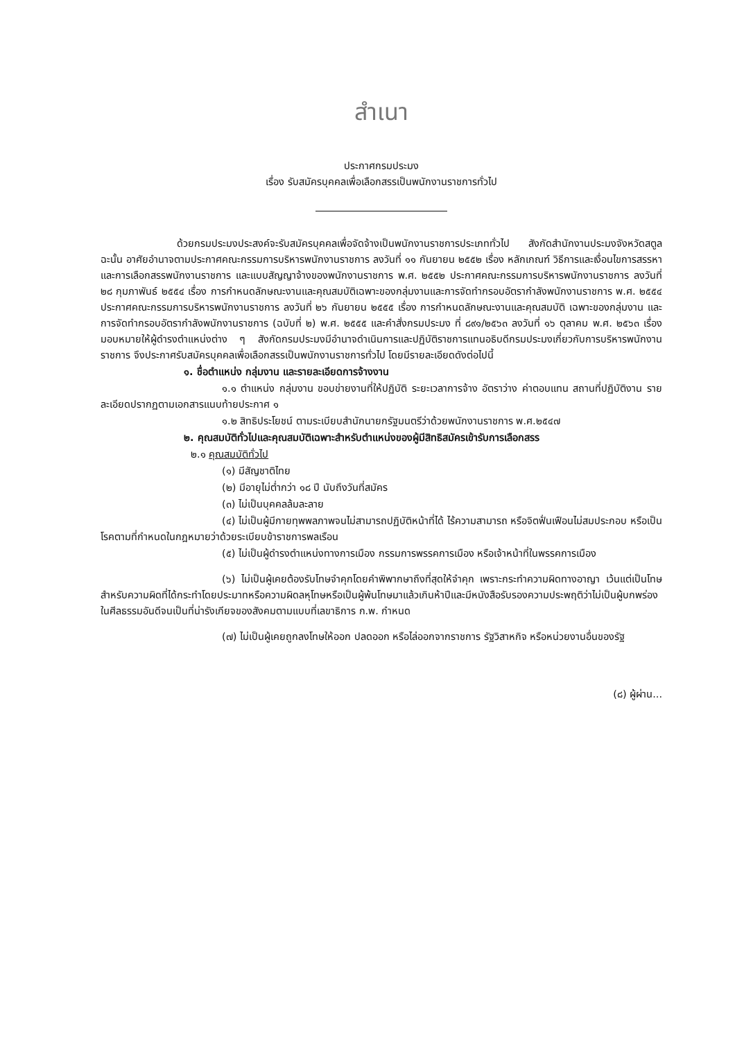สำเนา
ประกาศกรมประมง
เรื่อง รับสมัครบุคคลเพื่อเลือกสรรเป็นพนักงานราชการทั่วไป
ด้วยกรมประมงประสงค์จะรับสมัครบุคคลเพื่อจัดจ้างเป็นพนักงานราชการประเภททั่วไป สังกัดสำนักงานประมงจังหวัดสตูล ฉะนั้น อาศัยอำนาจตามประกาศคณะกรรมการบริหารพนักงานราชการ ลงวันที่ ๑๑ กันยายน ๒๕๕๒ เรื่อง หลักเกณฑ์ วิธีการและเงื่อนไขการสรรหาและการเลือกสรรพนักงานราชการ และแบบสัญญาจ้างของพนักงานราชการ พ.ศ. ๒๕๕๒ ประกาศคณะกรรมการบริหารพนักงานราชการ ลงวันที่ ๒๘ กุมภาพันธ์ ๒๕๕๔ เรื่อง การกำหนดลักษณะงานและคุณสมบัติเฉพาะของกลุ่มงานและการจัดทำกรอบอัตรากำลังพนักงานราชการ พ.ศ. ๒๕๕๔ ประกาศคณะกรรมการบริหารพนักงานราชการ ลงวันที่ ๒๖ กันยายน ๒๕๕๕ เรื่อง การกำหนดลักษณะงานและคุณสมบัติ เฉพาะของกลุ่มงาน และการจัดทำกรอบอัตรากำลังพนักงานราชการ (ฉบับที่ ๒) พ.ศ. ๒๕๕๕ และคำสั่งกรมประมง ที่ ๘๙๑/๒๕๖๓ ลงวันที่ ๑๖ ตุลาคม พ.ศ. ๒๕๖๓ เรื่อง มอบหมายให้ผู้ดำรงตำแหน่งต่าง ๆ สังกัดกรมประมงมีอำนาจดำเนินการและปฏิบัติราชการแทนอธิบดีกรมประมงเกี่ยวกับการบริหารพนักงานราชการ จึงประกาศรับสมัครบุคคลเพื่อเลือกสรรเป็นพนักงานราชการทั่วไป โดยมีรายละเอียดดังต่อไปนี้
๑. ชื่อตำแหน่ง กลุ่มงาน และรายละเอียดการจ้างงาน
๑.๑ ตำแหน่ง กลุ่มงาน ขอบข่ายงานที่ให้ปฏิบัติ ระยะเวลาการจ้าง อัตราว่าง ค่าตอบแทน สถานที่ปฏิบัติงาน รายละเอียดปรากฏตามเอกสารแนบท้ายประกาศ ๑
๑.๒ สิทธิประโยชน์ ตามระเบียบสำนักนายกรัฐมนตรีว่าด้วยพนักงานราชการ พ.ศ.๒๕๔๗
๒. คุณสมบัติทั่วไปและคุณสมบัติเฉพาะสำหรับตำแหน่งของผู้มีสิทธิสมัครเข้ารับการเลือกสรร
๒.๑ คุณสมบัติทั่วไป
(๑) มีสัญชาติไทย
(๒) มีอายุไม่ต่ำกว่า ๑๘ ปี นับถึงวันที่สมัคร
(๓) ไม่เป็นบุคคลล้มละลาย
(๔) ไม่เป็นผู้มีกายทุพพลภาพจนไม่สามารถปฏิบัติหน้าที่ได้ ไร้ความสามารถ หรือจิตฟั่นเฟือนไม่สมประกอบ หรือเป็นโรคตามที่กำหนดในกฎหมายว่าด้วยระเบียบข้าราชการพลเรือน
(๕) ไม่เป็นผู้ดำรงตำแหน่งทางการเมือง กรรมการพรรคการเมือง หรือเจ้าหน้าที่ในพรรคการเมือง
(๖) ไม่เป็นผู้เคยต้องรับโทษจำคุกโดยคำพิพากษาถึงที่สุดให้จำคุก เพราะกระทำความผิดทางอาญา เว้นแต่เป็นโทษสำหรับความผิดที่ได้กระทำโดยประมาทหรือความผิดลหุโทษหรือเป็นผู้พ้นโทษมาแล้วเกินห้าปีและมีหนังสือรับรองความประพฤติว่าไม่เป็นผู้บกพร่องในศีลธรรมอันดีจนเป็นที่น่ารังเกียจของสังคมตามแบบที่เลขาธิการ ก.พ. กำหนด
(๗) ไม่เป็นผู้เคยถูกลงโทษให้ออก ปลดออก หรือไล่ออกจากราชการ รัฐวิสาหกิจ หรือหน่วยงานอื่นของรัฐ
(๘) ผู้ผ่าน...